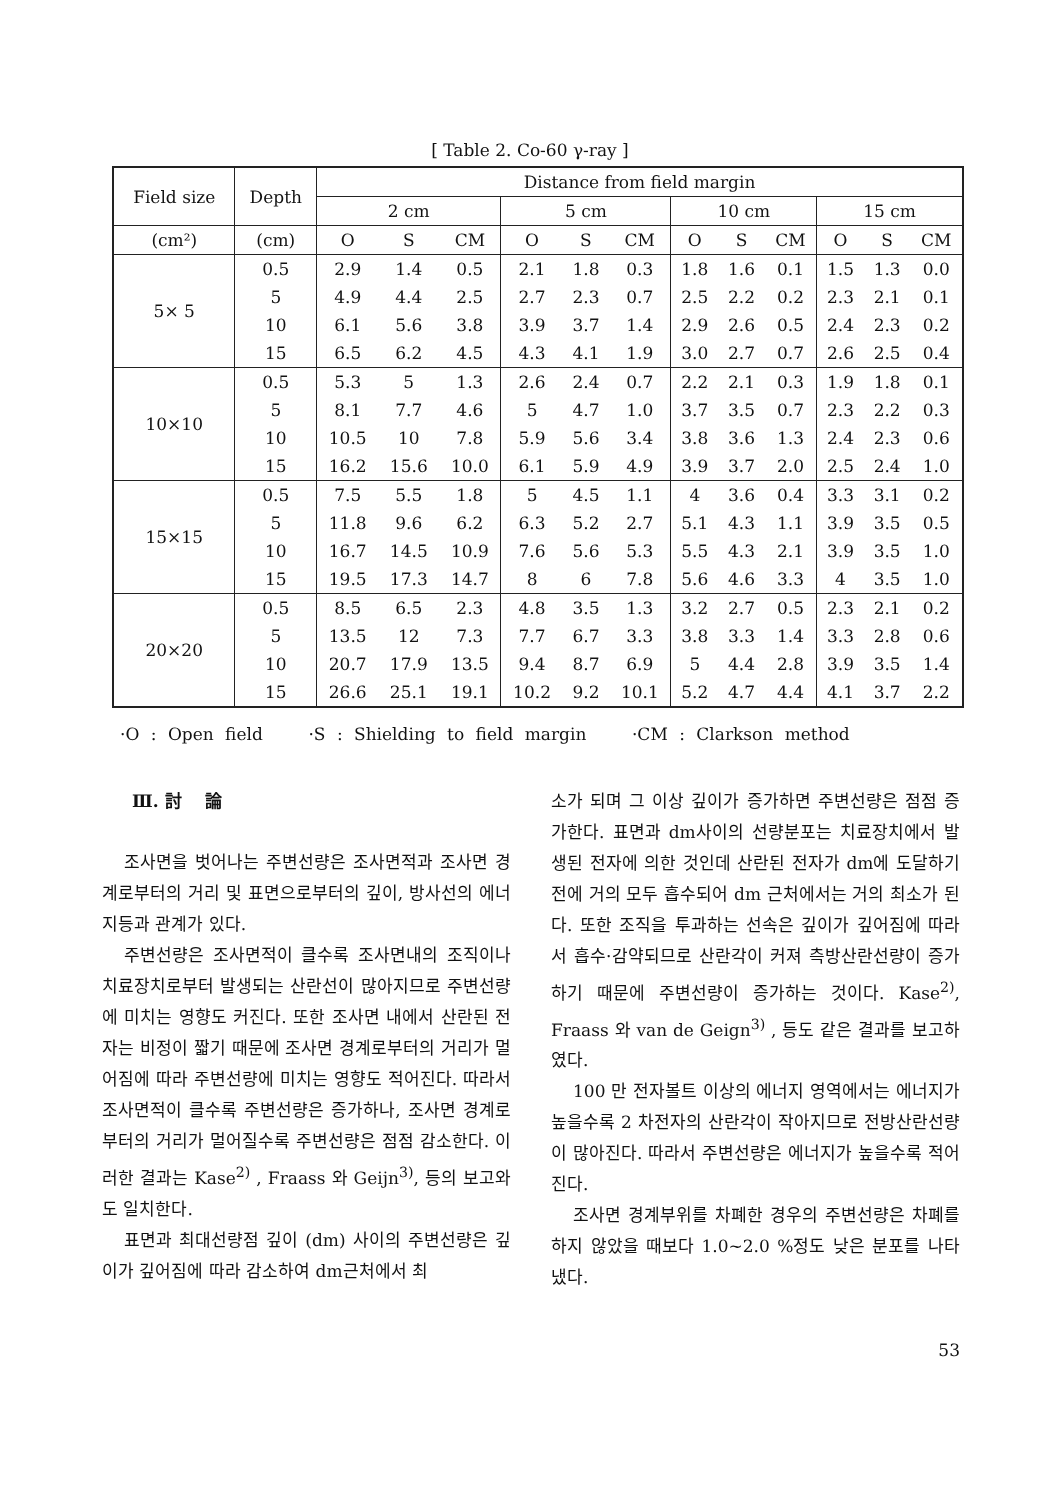[ Table 2. Co-60 γ-ray ]
| Field size | Depth | Distance from field margin | | | | | | | | | | | |
| --- | --- | --- | --- | --- | --- | --- | --- | --- | --- | --- | --- | --- | --- |
| | | 2 cm | | | 5 cm | | | 10 cm | | | 15 cm | | |
| (cm²) | (cm) | O | S | CM | O | S | CM | O | S | CM | O | S | CM |
| 5× 5 | 0.5 | 2.9 | 1.4 | 0.5 | 2.1 | 1.8 | 0.3 | 1.8 | 1.6 | 0.1 | 1.5 | 1.3 | 0.0 |
| | 5 | 4.9 | 4.4 | 2.5 | 2.7 | 2.3 | 0.7 | 2.5 | 2.2 | 0.2 | 2.3 | 2.1 | 0.1 |
| | 10 | 6.1 | 5.6 | 3.8 | 3.9 | 3.7 | 1.4 | 2.9 | 2.6 | 0.5 | 2.4 | 2.3 | 0.2 |
| | 15 | 6.5 | 6.2 | 4.5 | 4.3 | 4.1 | 1.9 | 3.0 | 2.7 | 0.7 | 2.6 | 2.5 | 0.4 |
| 10×10 | 0.5 | 5.3 | 5 | 1.3 | 2.6 | 2.4 | 0.7 | 2.2 | 2.1 | 0.3 | 1.9 | 1.8 | 0.1 |
| | 5 | 8.1 | 7.7 | 4.6 | 5 | 4.7 | 1.0 | 3.7 | 3.5 | 0.7 | 2.3 | 2.2 | 0.3 |
| | 10 | 10.5 | 10 | 7.8 | 5.9 | 5.6 | 3.4 | 3.8 | 3.6 | 1.3 | 2.4 | 2.3 | 0.6 |
| | 15 | 16.2 | 15.6 | 10.0 | 6.1 | 5.9 | 4.9 | 3.9 | 3.7 | 2.0 | 2.5 | 2.4 | 1.0 |
| 15×15 | 0.5 | 7.5 | 5.5 | 1.8 | 5 | 4.5 | 1.1 | 4 | 3.6 | 0.4 | 3.3 | 3.1 | 0.2 |
| | 5 | 11.8 | 9.6 | 6.2 | 6.3 | 5.2 | 2.7 | 5.1 | 4.3 | 1.1 | 3.9 | 3.5 | 0.5 |
| | 10 | 16.7 | 14.5 | 10.9 | 7.6 | 5.6 | 5.3 | 5.5 | 4.3 | 2.1 | 3.9 | 3.5 | 1.0 |
| | 15 | 19.5 | 17.3 | 14.7 | 8 | 6 | 7.8 | 5.6 | 4.6 | 3.3 | 4 | 3.5 | 1.0 |
| 20×20 | 0.5 | 8.5 | 6.5 | 2.3 | 4.8 | 3.5 | 1.3 | 3.2 | 2.7 | 0.5 | 2.3 | 2.1 | 0.2 |
| | 5 | 13.5 | 12 | 7.3 | 7.7 | 6.7 | 3.3 | 3.8 | 3.3 | 1.4 | 3.3 | 2.8 | 0.6 |
| | 10 | 20.7 | 17.9 | 13.5 | 9.4 | 8.7 | 6.9 | 5 | 4.4 | 2.8 | 3.9 | 3.5 | 1.4 |
| | 15 | 26.6 | 25.1 | 19.1 | 10.2 | 9.2 | 10.1 | 5.2 | 4.7 | 4.4 | 4.1 | 3.7 | 2.2 |
·O : Open field ·S : Shielding to field margin ·CM : Clarkson method
Ⅲ. 討 論
조사면을 벗어나는 주변선량은 조사면적과 조사면 경계로부터의 거리 및 표면으로부터의 깊이, 방사선의 에너지등과 관계가 있다.
주변선량은 조사면적이 클수록 조사면내의 조직이나 치료장치로부터 발생되는 산란선이 많아지므로 주변선량에 미치는 영향도 커진다. 또한 조사면 내에서 산란된 전자는 비정이 짧기 때문에 조사면 경계로부터의 거리가 멀어짐에 따라 주변선량에 미치는 영향도 적어진다. 따라서 조사면적이 클수록 주변선량은 증가하나, 조사면 경계로부터의 거리가 멀어질수록 주변선량은 점점 감소한다. 이러한 결과는 Kase<sup>2)</sup> , Fraass 와 Geijn<sup>3)</sup>, 등의 보고와도 일치한다.
표면과 최대선량점 깊이 (dm) 사이의 주변선량은 깊이가 깊어짐에 따라 감소하여 dm근처에서 최
소가 되며 그 이상 깊이가 증가하면 주변선량은 점점 증가한다. 표면과 dm사이의 선량분포는 치료장치에서 발생된 전자에 의한 것인데 산란된 전자가 dm에 도달하기 전에 거의 모두 흡수되어 dm 근처에서는 거의 최소가 된다. 또한 조직을 투과하는 선속은 깊이가 깊어짐에 따라서 흡수·감약되므로 산란각이 커져 측방산란선량이 증가하기 때문에 주변선량이 증가하는 것이다. Kase<sup>2)</sup>, Fraass 와 van de Geign<sup>3)</sup> , 등도 같은 결과를 보고하였다.
100 만 전자볼트 이상의 에너지 영역에서는 에너지가 높을수록 2 차전자의 산란각이 작아지므로 전방산란선량이 많아진다. 따라서 주변선량은 에너지가 높을수록 적어진다.
조사면 경계부위를 차폐한 경우의 주변선량은 차폐를 하지 않았을 때보다 1.0~2.0 %정도 낮은 분포를 나타냈다.
53